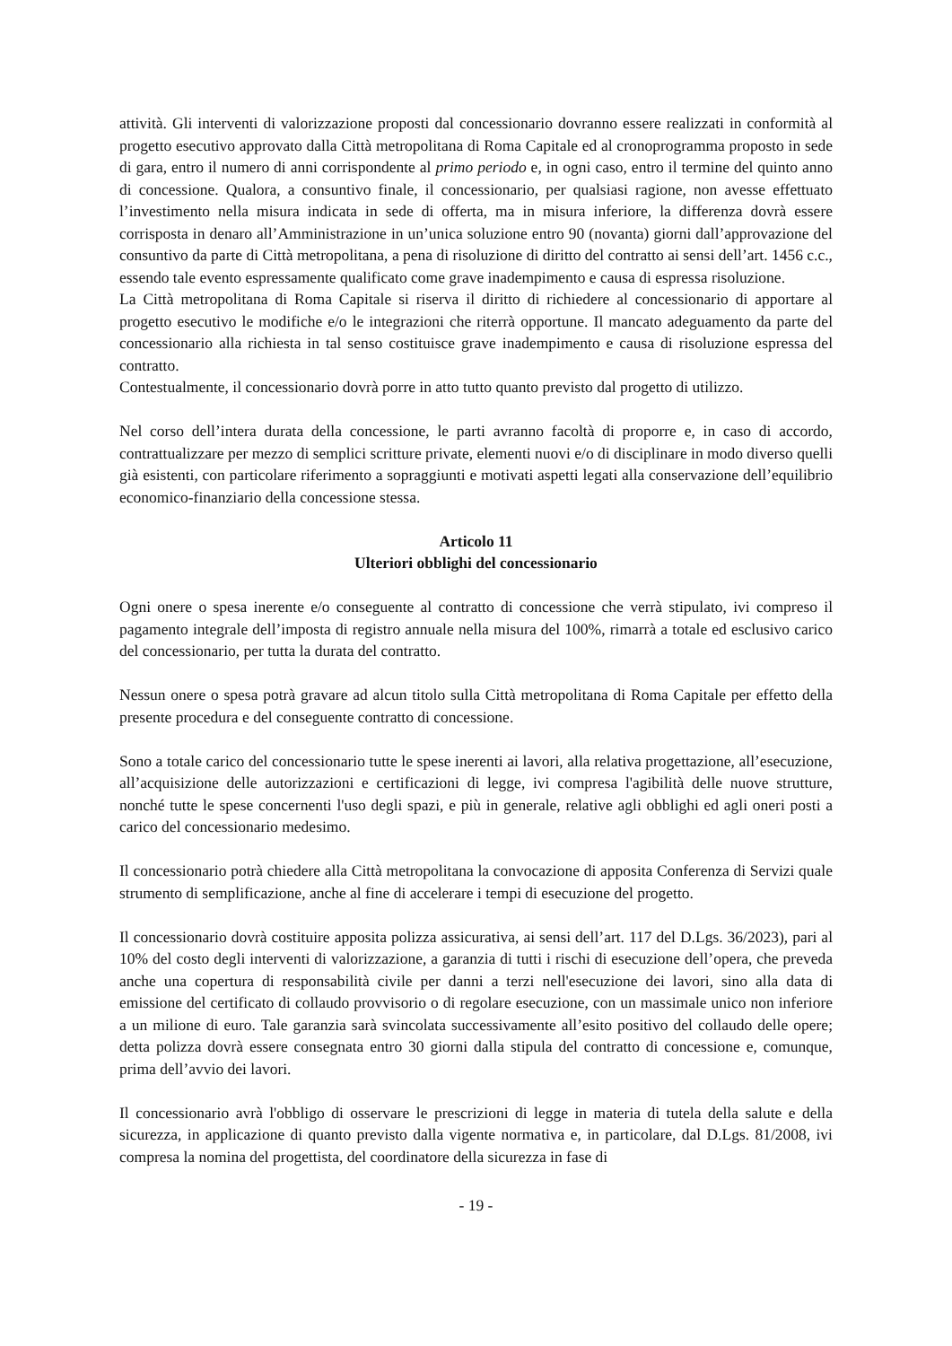attività. Gli interventi di valorizzazione proposti dal concessionario dovranno essere realizzati in conformità al progetto esecutivo approvato dalla Città metropolitana di Roma Capitale ed al cronoprogramma proposto in sede di gara, entro il numero di anni corrispondente al primo periodo e, in ogni caso, entro il termine del quinto anno di concessione. Qualora, a consuntivo finale, il concessionario, per qualsiasi ragione, non avesse effettuato l’investimento nella misura indicata in sede di offerta, ma in misura inferiore, la differenza dovrà essere corrisposta in denaro all’Amministrazione in un’unica soluzione entro 90 (novanta) giorni dall’approvazione del consuntivo da parte di Città metropolitana, a pena di risoluzione di diritto del contratto ai sensi dell’art. 1456 c.c., essendo tale evento espressamente qualificato come grave inadempimento e causa di espressa risoluzione.
La Città metropolitana di Roma Capitale si riserva il diritto di richiedere al concessionario di apportare al progetto esecutivo le modifiche e/o le integrazioni che riterrà opportune. Il mancato adeguamento da parte del concessionario alla richiesta in tal senso costituisce grave inadempimento e causa di risoluzione espressa del contratto.
Contestualmente, il concessionario dovrà porre in atto tutto quanto previsto dal progetto di utilizzo.
Nel corso dell’intera durata della concessione, le parti avranno facoltà di proporre e, in caso di accordo, contrattualizzare per mezzo di semplici scritture private, elementi nuovi e/o di disciplinare in modo diverso quelli già esistenti, con particolare riferimento a sopraggiunti e motivati aspetti legati alla conservazione dell’equilibrio economico-finanziario della concessione stessa.
Articolo 11
Ulteriori obblighi del concessionario
Ogni onere o spesa inerente e/o conseguente al contratto di concessione che verrà stipulato, ivi compreso il pagamento integrale dell’imposta di registro annuale nella misura del 100%, rimarrà a totale ed esclusivo carico del concessionario, per tutta la durata del contratto.
Nessun onere o spesa potrà gravare ad alcun titolo sulla Città metropolitana di Roma Capitale per effetto della presente procedura e del conseguente contratto di concessione.
Sono a totale carico del concessionario tutte le spese inerenti ai lavori, alla relativa progettazione, all’esecuzione, all’acquisizione delle autorizzazioni e certificazioni di legge, ivi compresa l'agibilità delle nuove strutture, nonché tutte le spese concernenti l'uso degli spazi, e più in generale, relative agli obblighi ed agli oneri posti a carico del concessionario medesimo.
Il concessionario potrà chiedere alla Città metropolitana la convocazione di apposita Conferenza di Servizi quale strumento di semplificazione, anche al fine di accelerare i tempi di esecuzione del progetto.
Il concessionario dovrà costituire apposita polizza assicurativa, ai sensi dell’art. 117 del D.Lgs. 36/2023), pari al 10% del costo degli interventi di valorizzazione, a garanzia di tutti i rischi di esecuzione dell’opera, che preveda anche una copertura di responsabilità civile per danni a terzi nell'esecuzione dei lavori, sino alla data di emissione del certificato di collaudo provvisorio o di regolare esecuzione, con un massimale unico non inferiore a un milione di euro. Tale garanzia sarà svincolata successivamente all’esito positivo del collaudo delle opere; detta polizza dovrà essere consegnata entro 30 giorni dalla stipula del contratto di concessione e, comunque, prima dell’avvio dei lavori.
Il concessionario avrà l'obbligo di osservare le prescrizioni di legge in materia di tutela della salute e della sicurezza, in applicazione di quanto previsto dalla vigente normativa e, in particolare, dal D.Lgs. 81/2008, ivi compresa la nomina del progettista, del coordinatore della sicurezza in fase di
- 19 -